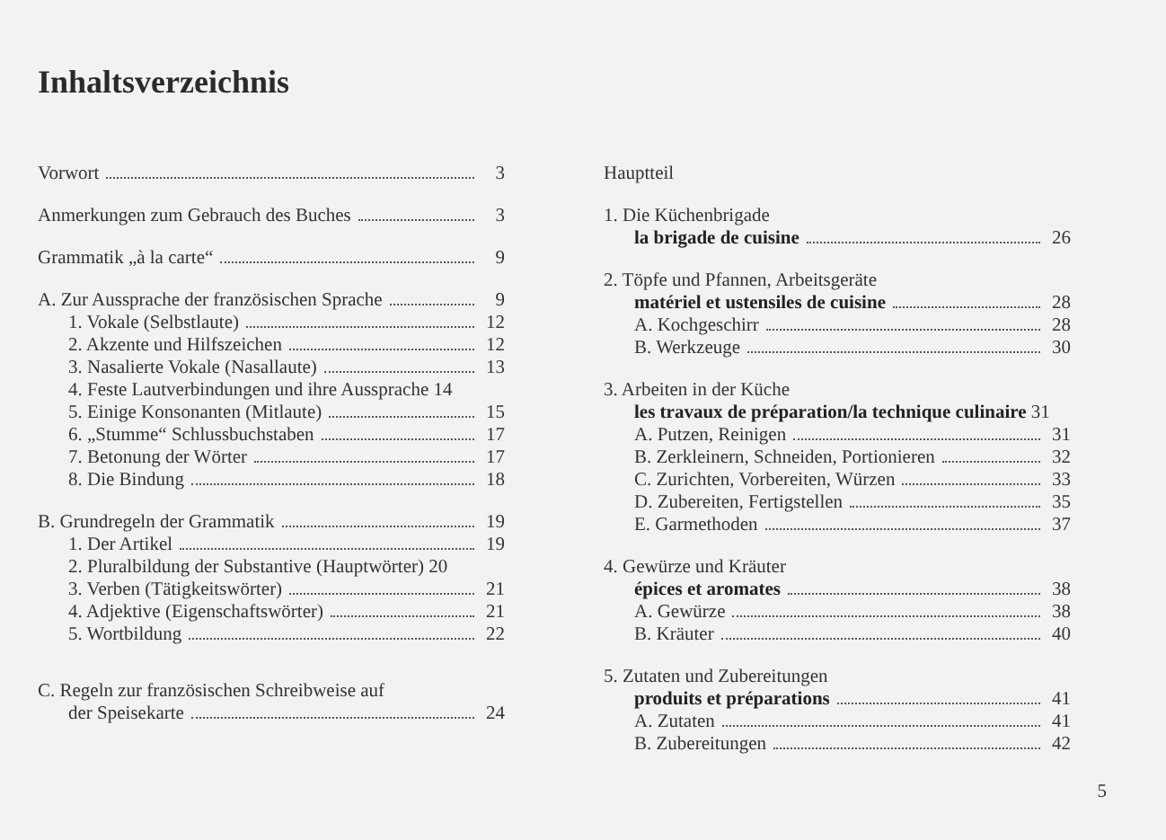Inhaltsverzeichnis
Vorwort 3
Anmerkungen zum Gebrauch des Buches 3
Grammatik „à la carte“ 9
A. Zur Aussprache der französischen Sprache 9
1. Vokale (Selbstlaute) 12
2. Akzente und Hilfszeichen 12
3. Nasalierte Vokale (Nasallaute) 13
4. Feste Lautverbindungen und ihre Aussprache 14
5. Einige Konsonanten (Mitlaute) 15
6. „Stumme“ Schlussbuchstaben 17
7. Betonung der Wörter 17
8. Die Bindung 18
B. Grundregeln der Grammatik 19
1. Der Artikel 19
2. Pluralbildung der Substantive (Hauptwörter) 20
3. Verben (Tätigkeitswörter) 21
4. Adjektive (Eigenschaftswörter) 21
5. Wortbildung 22
C. Regeln zur französischen Schreibweise auf
der Speisekarte 24
Hauptteil
1. Die Küchenbrigade
la brigade de cuisine 26
2. Töpfe und Pfannen, Arbeitsgeräte
matériel et ustensiles de cuisine 28
A. Kochgeschirr 28
B. Werkzeuge 30
3. Arbeiten in der Küche
les travaux de préparation/la technique culinaire 31
A. Putzen, Reinigen 31
B. Zerkleinern, Schneiden, Portionieren 32
C. Zurichten, Vorbereiten, Würzen 33
D. Zubereiten, Fertigstellen 35
E. Garmethoden 37
4. Gewürze und Kräuter
épices et aromates 38
A. Gewürze 38
B. Kräuter 40
5. Zutaten und Zubereitungen
produits et préparations 41
A. Zutaten 41
B. Zubereitungen 42
5